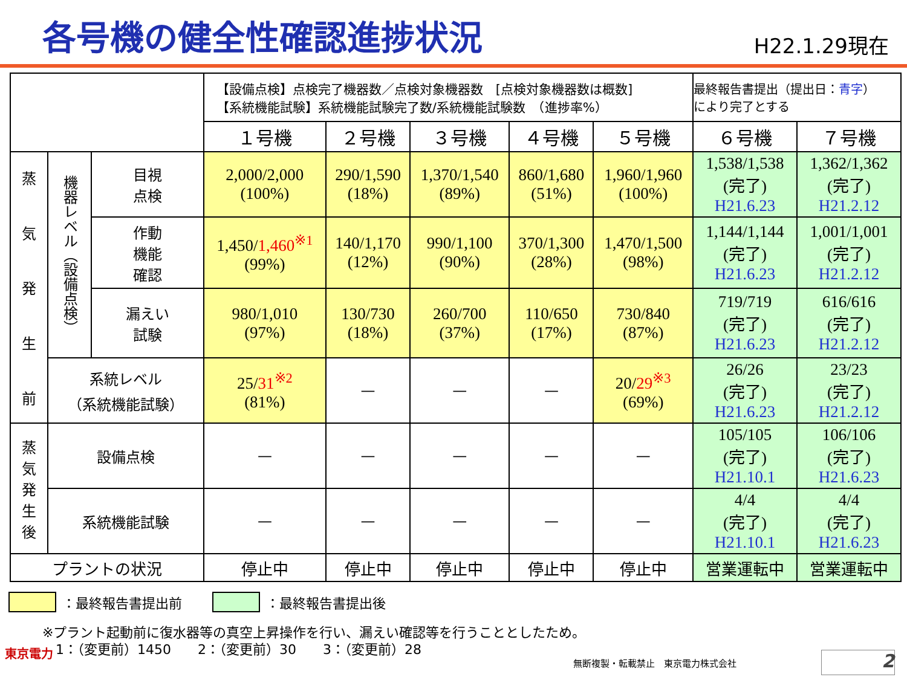各号機の健全性確認進捗状況
H22.1.29現在
| | | | 【設備点検】点検完了機器数／点検対象機器数 [点検対象機器数は概数] 【系統機能試験】系統機能試験完了数/系統機能試験数 （進捗率%） | | | | | 最終報告書提出（提出日： 青字 ） により完了とする | |
| | | | １号機 | ２号機 | ３号機 | ４号機 | ５号機 | ６号機 | ７号機 |
| 蒸 気 発 生 前 | 機器レベル（設備点検） | 目視 点検 | 2,000/2,000 (100%) | 290/1,590 (18%) | 1,370/1,540 (89%) | 860/1,680 (51%) | 1,960/1,960 (100%) | 1,538/1,538 (完了) H21.6.23 | 1,362/1,362 (完了) H21.2.12 |
| | | 作動 機能 確認 | 1,450/ 1,460<sup>※1</sup> (99%) | 140/1,170 (12%) | 990/1,100 (90%) | 370/1,300 (28%) | 1,470/1,500 (98%) | 1,144/1,144 (完了) H21.6.23 | 1,001/1,001 (完了) H21.2.12 |
| | | 漏えい 試験 | 980/1,010 (97%) | 130/730 (18%) | 260/700 (37%) | 110/650 (17%) | 730/840 (87%) | 719/719 (完了) H21.6.23 | 616/616 (完了) H21.2.12 |
| | 系統レベル （系統機能試験） | | 25/ 31<sup>※2</sup> (81%) | — | — | — | 20/ 29<sup>※3</sup> (69%) | 26/26 (完了) H21.6.23 | 23/23 (完了) H21.2.12 |
| 蒸 気 発 生 後 | 設備点検 | | — | — | — | — | — | 105/105 (完了) H21.10.1 | 106/106 (完了) H21.6.23 |
| | 系統機能試験 | | — | — | — | — | — | 4/4 (完了) H21.10.1 | 4/4 (完了) H21.6.23 |
| プラントの状況 | | | 停止中 | 停止中 | 停止中 | 停止中 | 停止中 | 営業運転中 | 営業運転中 |
：最終報告書提出前 ：最終報告書提出後
※プラント起動前に復水器等の真空上昇操作を行い、漏えい確認等を行うこととしたため。
　1：（変更前）1450　　2：（変更前）30　　3：（変更前）28
東京電力
無断複製・転載禁止　東京電力株式会社
2